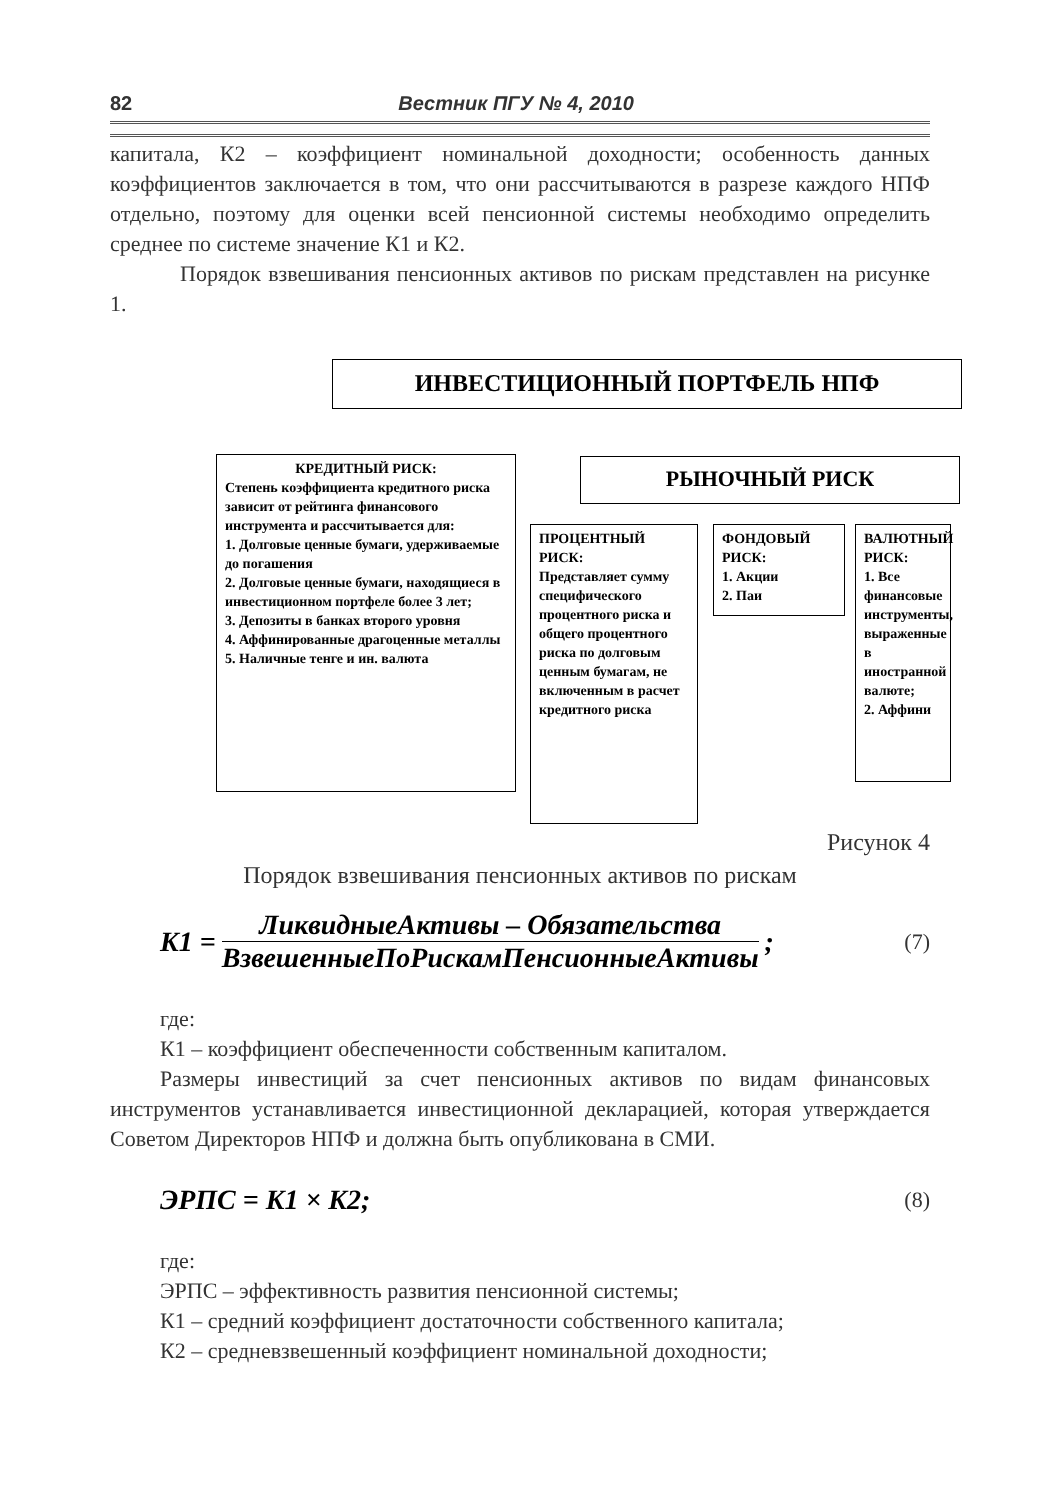82 Вестник ПГУ № 4, 2010
капитала, К2 – коэффициент номинальной доходности; особенность данных коэффициентов заключается в том, что они рассчитываются в разрезе каждого НПФ отдельно, поэтому для оценки всей пенсионной системы необходимо определить среднее по системе значение К1 и К2.
Порядок взвешивания пенсионных активов по рискам представлен на рисунке 1.
ИНВЕСТИЦИОННЫЙ ПОРТФЕЛЬ НПФ
КРЕДИТНЫЙ РИСК:
Степень коэффициента кредитного риска зависит от рейтинга финансового инструмента и рассчитывается для:
1. Долговые ценные бумаги, удерживаемые до погашения
2. Долговые ценные бумаги, находящиеся в инвестиционном портфеле более 3 лет;
3. Депозиты в банках второго уровня
4. Аффинированные драгоценные металлы
5. Наличные тенге и ин. валюта
РЫНОЧНЫЙ РИСК
ПРОЦЕНТНЫЙ РИСК:
Представляет сумму специфического процентного риска и общего процентного риска по долговым ценным бумагам, не включенным в расчет кредитного риска
ФОНДОВЫЙ РИСК:
1. Акции
2. Паи
ВАЛЮТНЫЙ РИСК:
1. Все финансовые инструменты, выраженные в иностранной валюте;
2. Аффини
Рисунок 4
Порядок взвешивания пенсионных активов по рискам
K1 = ЛиквидныеАктивы – Обязательства ВзвешенныеПоРискамПенсионныеАктивы; (7)
где:
К1 – коэффициент обеспеченности собственным капиталом.
Размеры инвестиций за счет пенсионных активов по видам финансовых инструментов устанавливается инвестиционной декларацией, которая утверждается Советом Директоров НПФ и должна быть опубликована в СМИ.
ЭРПС = K1 × K2; (8)
где:
ЭРПС – эффективность развития пенсионной системы;
К1 – средний коэффициент достаточности собственного капитала;
К2 – средневзвешенный коэффициент номинальной доходности;